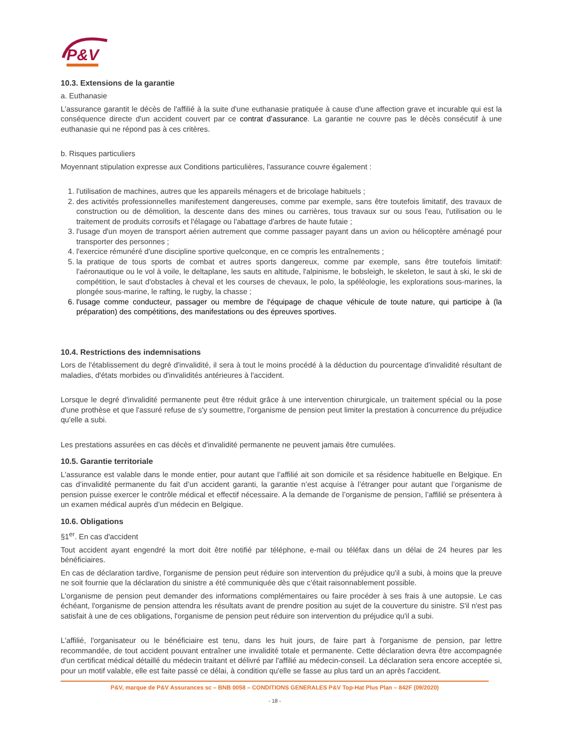P&V
10.3. Extensions de la garantie
a. Euthanasie
L'assurance garantit le décès de l'affilié à la suite d'une euthanasie pratiquée à cause d'une affection grave et incurable qui est la conséquence directe d'un accident couvert par ce contrat d’assurance. La garantie ne couvre pas le décès consécutif à une euthanasie qui ne répond pas à ces critères.
b. Risques particuliers
Moyennant stipulation expresse aux Conditions particulières, l'assurance couvre également :
1. l'utilisation de machines, autres que les appareils ménagers et de bricolage habituels ;
2. des activités professionnelles manifestement dangereuses, comme par exemple, sans être toutefois limitatif, des travaux de construction ou de démolition, la descente dans des mines ou carrières, tous travaux sur ou sous l'eau, l'utilisation ou le traitement de produits corrosifs et l'élagage ou l'abattage d'arbres de haute futaie ;
3. l'usage d'un moyen de transport aérien autrement que comme passager payant dans un avion ou hélicoptère aménagé pour transporter des personnes ;
4. l'exercice rémunéré d'une discipline sportive quelconque, en ce compris les entraînements ;
5. la pratique de tous sports de combat et autres sports dangereux, comme par exemple, sans être toutefois limitatif: l'aéronautique ou le vol à voile, le deltaplane, les sauts en altitude, l'alpinisme, le bobsleigh, le skeleton, le saut à ski, le ski de compétition, le saut d'obstacles à cheval et les courses de chevaux, le polo, la spéléologie, les explorations sous-marines, la plongée sous-marine, le rafting, le rugby, la chasse ;
6. l'usage comme conducteur, passager ou membre de l'équipage de chaque véhicule de toute nature, qui participe à (la préparation) des compétitions, des manifestations ou des épreuves sportives.
10.4. Restrictions des indemnisations
Lors de l'établissement du degré d'invalidité, il sera à tout le moins procédé à la déduction du pourcentage d'invalidité résultant de maladies, d'états morbides ou d'invalidités antérieures à l'accident.
Lorsque le degré d'invalidité permanente peut être réduit grâce à une intervention chirurgicale, un traitement spécial ou la pose d'une prothèse et que l'assuré refuse de s'y soumettre, l'organisme de pension peut limiter la prestation à concurrence du préjudice qu'elle a subi.
Les prestations assurées en cas décès et d'invalidité permanente ne peuvent jamais être cumulées.
10.5. Garantie territoriale
L'assurance est valable dans le monde entier, pour autant que l’affilié ait son domicile et sa résidence habituelle en Belgique. En cas d’invalidité permanente du fait d’un accident garanti, la garantie n’est acquise à l’étranger pour autant que l’organisme de pension puisse exercer le contrôle médical et effectif nécessaire. A la demande de l’organisme de pension, l’affilié se présentera à un examen médical auprès d’un médecin en Belgique.
10.6. Obligations
§1<sup>er</sup>. En cas d'accident
Tout accident ayant engendré la mort doit être notifié par téléphone, e-mail ou téléfax dans un délai de 24 heures par les bénéficiaires.
En cas de déclaration tardive, l'organisme de pension peut réduire son intervention du préjudice qu'il a subi, à moins que la preuve ne soit fournie que la déclaration du sinistre a été communiquée dès que c'était raisonnablement possible.
L'organisme de pension peut demander des informations complémentaires ou faire procéder à ses frais à une autopsie. Le cas échéant, l'organisme de pension attendra les résultats avant de prendre position au sujet de la couverture du sinistre. S'il n'est pas satisfait à une de ces obligations, l'organisme de pension peut réduire son intervention du préjudice qu'il a subi.
L'affilié, l'organisateur ou le bénéficiaire est tenu, dans les huit jours, de faire part à l'organisme de pension, par lettre recommandée, de tout accident pouvant entraîner une invalidité totale et permanente. Cette déclaration devra être accompagnée d'un certificat médical détaillé du médecin traitant et délivré par l'affilié au médecin-conseil. La déclaration sera encore acceptée si, pour un motif valable, elle est faite passé ce délai, à condition qu'elle se fasse au plus tard un an après l'accident.
P&V, marque de P&V Assurances sc – BNB 0058 – CONDITIONS GENERALES P&V Top-Hat Plus Plan – 842F (09/2020)
- 18 -